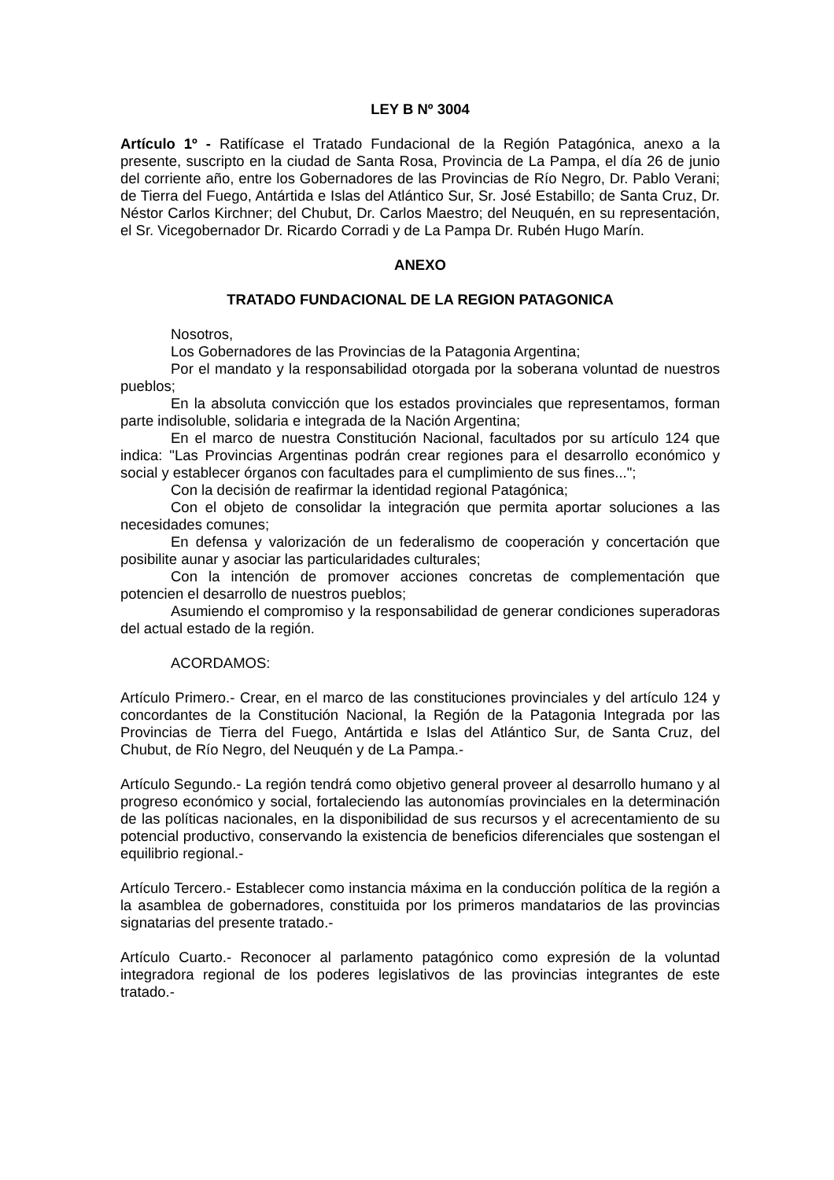LEY B Nº 3004
Artículo 1º - Ratifícase el Tratado Fundacional de la Región Patagónica, anexo a la presente, suscripto en la ciudad de Santa Rosa, Provincia de La Pampa, el día 26 de junio del corriente año, entre los Gobernadores de las Provincias de Río Negro, Dr. Pablo Verani; de Tierra del Fuego, Antártida e Islas del Atlántico Sur, Sr. José Estabillo; de Santa Cruz, Dr. Néstor Carlos Kirchner; del Chubut, Dr. Carlos Maestro; del Neuquén, en su representación, el Sr. Vicegobernador Dr. Ricardo Corradi y de La Pampa Dr. Rubén Hugo Marín.
ANEXO
TRATADO FUNDACIONAL DE LA REGION PATAGONICA
Nosotros,
Los Gobernadores de las Provincias de la Patagonia Argentina;
Por el mandato y la responsabilidad otorgada por la soberana voluntad de nuestros pueblos;
En la absoluta convicción que los estados provinciales que representamos, forman parte indisoluble, solidaria e integrada de la Nación Argentina;
En el marco de nuestra Constitución Nacional, facultados por su artículo 124 que indica: "Las Provincias Argentinas podrán crear regiones para el desarrollo económico y social y establecer órganos con facultades para el cumplimiento de sus fines...";
Con la decisión de reafirmar la identidad regional Patagónica;
Con el objeto de consolidar la integración que permita aportar soluciones a las necesidades comunes;
En defensa y valorización de un federalismo de cooperación y concertación que posibilite aunar y asociar las particularidades culturales;
Con la intención de promover acciones concretas de complementación que potencien el desarrollo de nuestros pueblos;
Asumiendo el compromiso y la responsabilidad de generar condiciones superadoras del actual estado de la región.
ACORDAMOS:
Artículo Primero.- Crear, en el marco de las constituciones provinciales y del artículo 124 y concordantes de la Constitución Nacional, la Región de la Patagonia Integrada por las Provincias de Tierra del Fuego, Antártida e Islas del Atlántico Sur, de Santa Cruz, del Chubut, de Río Negro, del Neuquén y de La Pampa.-
Artículo Segundo.- La región tendrá como objetivo general proveer al desarrollo humano y al progreso económico y social, fortaleciendo las autonomías provinciales en la determinación de las políticas nacionales, en la disponibilidad de sus recursos y el acrecentamiento de su potencial productivo, conservando la existencia de beneficios diferenciales que sostengan el equilibrio regional.-
Artículo Tercero.- Establecer como instancia máxima en la conducción política de la región a la asamblea de gobernadores, constituida por los primeros mandatarios de las provincias signatarias del presente tratado.-
Artículo Cuarto.- Reconocer al parlamento patagónico como expresión de la voluntad integradora regional de los poderes legislativos de las provincias integrantes de este tratado.-